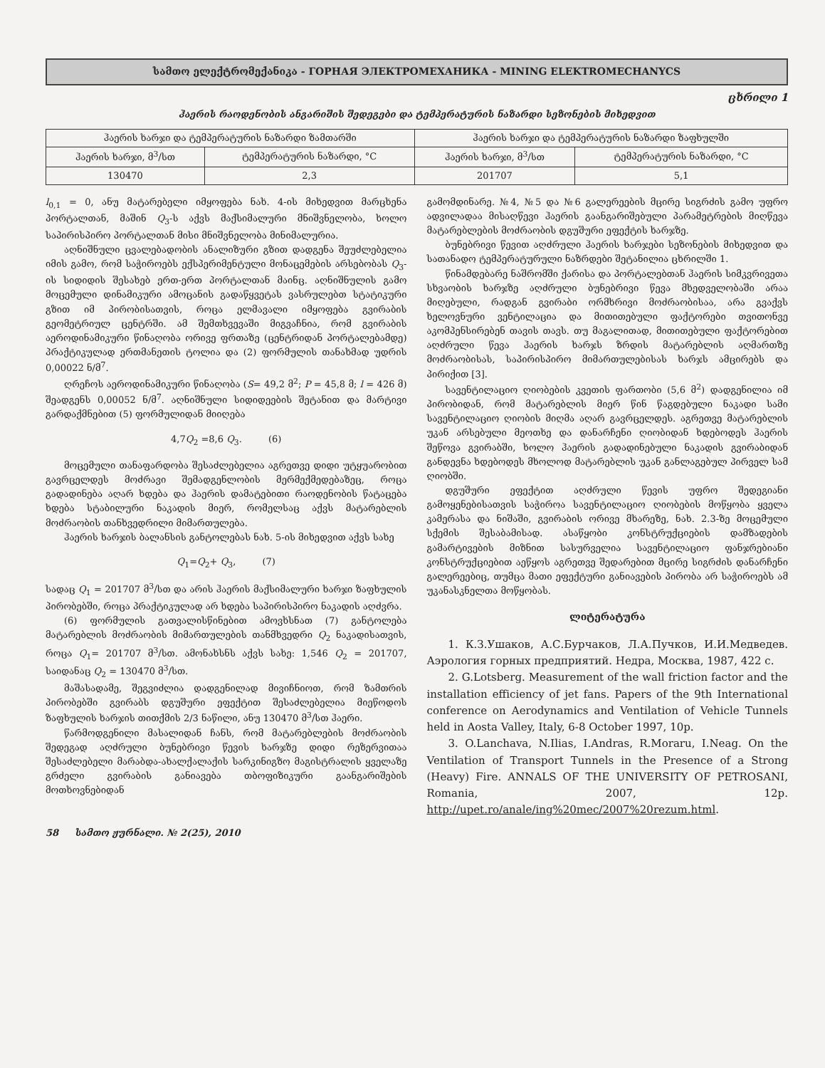სამთო ელექტრომექანიკა - ГОРНАЯ ЭЛЕКТРОМЕХАНИКА - MINING ELEKTROMECHANYCS
ცხრილი 1
ჰაერის რაოდენობის ანგარიშის შედეგები და ტემპერატურის ნაზარდი სეზონების მიხედვით
| ჰაერის ხარჯი და ტემპერატურის ნაზარდი ზამთარში | | ჰაერის ხარჯი და ტემპერატურის ნაზარდი ზაფხულში | |
| --- | --- | --- | --- |
| ჰაერის ხარჯი, მ<sup>3</sup>/სთ | ტემპერატურის ნაზარდი, °C | ჰაერის ხარჯი, მ<sup>3</sup>/სთ | ტემპერატურის ნაზარდი, °C |
| 130470 | 2,3 | 201707 | 5,1 |
l<sub>0,1</sub> = 0, ანუ მატარებელი იმყოფება ნახ. 4-ის მიხედვით მარცხენა პორტალთან, მაშინ Q<sub>3</sub>-ს აქვს მაქსიმალური მნიშვნელობა, ხოლო საპირისპირო პორტალთან მისი მნიშვნელობა მინიმალურია.
აღნიშნული ცვალებადობის ანალიზური გზით დადგენა შეუძლებელია იმის გამო, რომ საჭიროებს ექსპერიმენტული მონაცემების არსებობას Q<sub>3</sub>-ის სიდიდის შესახებ ერთ-ერთ პორტალთან მაინც. აღნიშნულის გამო მოცემული დინამიკური ამოცანის გადაწყვეტას ვასრულებთ სტატიკური გზით იმ პირობისათვის, როცა ელმავალი იმყოფება გვირაბის გეომეტრიულ ცენტრში. ამ შემთხვევაში მიგვაჩნია, რომ გვირაბის აეროდინამიკური წინაღობა ორივე ფრთაზე (ცენტრიდან პორტალებამდე) პრაქტიკულად ერთმანეთის ტოლია და (2) ფორმულის თანახმად უდრის 0,00022 ნ/მ<sup>7</sup>.
ღრეჩოს აეროდინამიკური წინაღობა (S= 49,2 მ<sup>2</sup>; P = 45,8 მ; l = 426 მ) შეადგენს 0,00052 ნ/მ<sup>7</sup>. აღნიშნული სიდიდეების შეტანით და მარტივი გარდაქმნებით (5) ფორმულიდან მიიღება
4,7Q<sub>2</sub> =8,6 Q<sub>3</sub>. (6)
მოცემული თანაფარდობა შესაძლებელია აგრეთვე დიდი უტყუარობით გავრცელდეს მოძრავი შემადგენლობის მერმექმედებაზეც, როცა გადადინება აღარ ხდება და ჰაერის დამატებითი რაოდენობის წატაცება ხდება სტაბილური ნაკადის მიერ, რომელსაც აქვს მატარებლის მოძრაობის თანხვედრილი მიმართულება.
ჰაერის ხარჯის ბალანსის განტოლებას ნახ. 5-ის მიხედვით აქვს სახე
Q<sub>1</sub>=Q<sub>2</sub>+ Q<sub>3</sub>, (7)
სადაც Q<sub>1</sub> = 201707 მ<sup>3</sup>/სთ და არის ჰაერის მაქსიმალური ხარჯი ზაფხულის პირობებში, როცა პრაქტიკულად არ ხდება საპირისპირო ნაკადის აღძვრა.
(6) ფორმულის გათვალისწინებით ამოვხსნათ (7) განტოლება მატარებლის მოძრაობის მიმართულების თანმხვედრი Q<sub>2</sub> ნაკადისათვის, როცა Q<sub>1</sub>= 201707 მ<sup>3</sup>/სთ. ამონახსნს აქვს სახე: 1,546 Q<sub>2</sub> = 201707, საიდანაც Q<sub>2</sub> = 130470 მ<sup>3</sup>/სთ.
მაშასადამე, შეგვიძლია დადგენილად მივიჩნიოთ, რომ ზამთრის პირობებში გვირაბს დგუშური ეფექტით შესაძლებელია მიეწოდოს ზაფხულის ხარჯის თითქმის 2/3 ნაწილი, ანუ 130470 მ<sup>3</sup>/სთ ჰაერი.
წარმოდგენილი მასალიდან ჩანს, რომ მატარებლების მოძრაობის შედეგად აღძრული ბუნებრივი წევის ხარჯზე დიდი რეზერვითაა შესაძლებელი მარაბდა-ახალქალაქის სარკინიგზო მაგისტრალის ყველაზე გრძელი გვირაბის განიავება თბოფიზიკური გაანგარიშების მოთხოვნებიდან
გამომდინარე. №4, №5 და №6 გალერეების მცირე სიგრძის გამო უფრო ადვილადაა მისაღწევი ჰაერის გაანგარიშებული პარამეტრების მიღწევა მატარებლების მოძრაობის დგუშური ეფექტის ხარჯზე.
ბუნებრივი წევით აღძრული ჰაერის ხარჯები სეზონების მიხედვით და სათანადო ტემპერატურული ნაზრდები შეტანილია ცხრილში 1.
წინამდებარე ნაშრომში ქარისა და პორტალებთან ჰაერის სიმკვრივეთა სხვაობის ხარჯზე აღძრული ბუნებრივი წევა მხედველობაში არაა მიღებული, რადგან გვირაბი ორმხრივი მოძრაობისაა, არა გვაქვს ხელოვნური ვენტილაცია და მითითებული ფაქტორები თვითონვე აკომპენსირებენ თავის თავს. თუ მაგალითად, მითითებული ფაქტორებით აღძრული წევა ჰაერის ხარჯს ზრდის მატარებლის აღმართზე მოძრაობისას, საპირისპირო მიმართულებისას ხარჯს ამცირებს და პირიქით [3].
სავენტილაციო ღიობების კვეთის ფართობი (5,6 მ<sup>2</sup>) დადგენილია იმ პირობიდან, რომ მატარებლის მიერ წინ წაგდებული ნაკადი სამი სავენტილაციო ღიობის მიღმა აღარ გავრცელდეს. აგრეთვე მატარებლის უკან არსებული მეოთხე და დანარჩენი ღიობიდან ხდებოდეს ჰაერის შეწოვა გვირაბში, ხოლო ჰაერის გადადინებული ნაკადის გვირაბიდან განდევნა ხდებოდეს მხოლოდ მატარებლის უკან განლაგებულ პირველ სამ ღიობში.
დგუშური ეფექტით აღძრული წევის უფრო შედეგიანი გამოყენებისათვის საჭიროა სავენტილაციო ღიობების მოწყობა ყველა კამერასა და ნიშაში, გვირაბის ორივე მხარეზე, ნახ. 2.3-ზე მოცემული სქემის შესაბამისად. ასაწყობი კონსტრუქციების დამზადების გამარტივების მიზნით სასურველია სავენტილაციო ფანჯრებიანი კონსტრუქციებით აეწყოს აგრეთვე შედარებით მცირე სიგრძის დანარჩენი გალერეებიც, თუმცა მათი ეფექტური განიავების პირობა არ საჭიროებს ამ უკანასკნელთა მოწყობას.
ლიტერატურა
1. К.З.Ушаков, А.С.Бурчаков, Л.А.Пучков, И.И.Медведев. Аэрология горных предприятий. Недра, Москва, 1987, 422 с.
2. G.Lotsberg. Measurement of the wall friction factor and the installation efficiency of jet fans. Papers of the 9th International conference on Aerodynamics and Ventilation of Vehicle Tunnels held in Aosta Valley, Italy, 6-8 October 1997, 10p.
3. O.Lanchava, N.Ilias, I.Andras, R.Moraru, I.Neag. On the Ventilation of Transport Tunnels in the Presence of a Strong (Heavy) Fire. ANNALS OF THE UNIVERSITY OF PETROSANI, Romania, 2007, 12p. http://upet.ro/anale/ing%20mec/2007%20rezum.html.
58 სამთო ჟურნალი. № 2(25), 2010